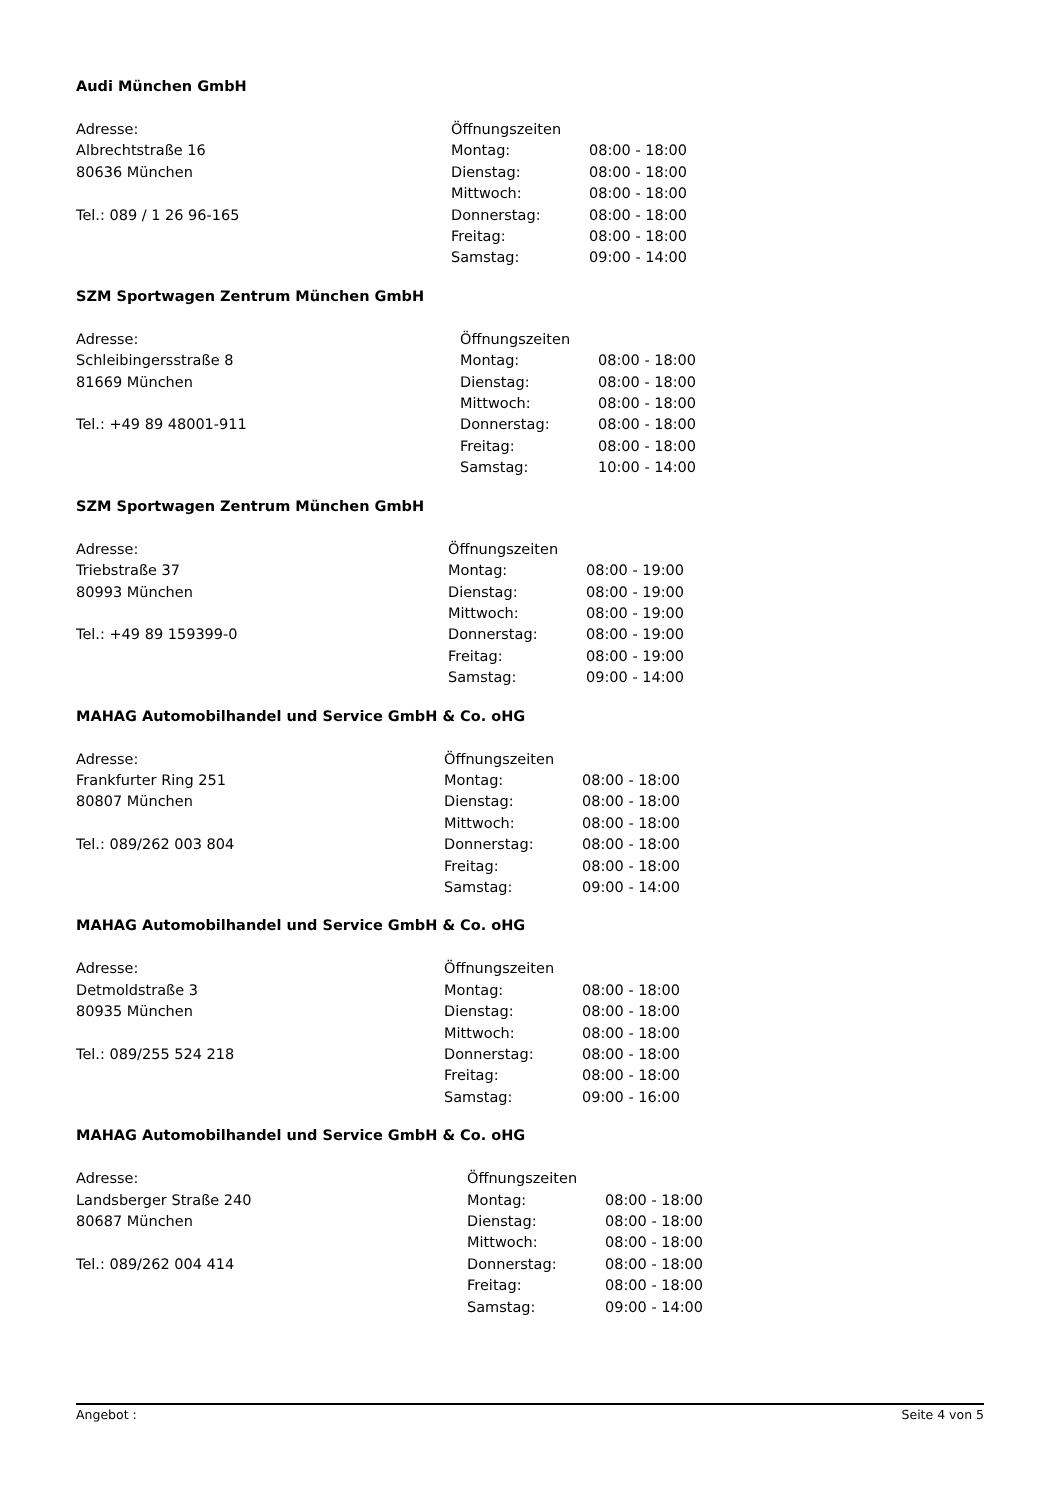Audi München GmbH
Adresse:
Albrechtstraße 16
80636 München
Tel.: 089 / 1 26 96-165
| Öffnungszeiten | |
| --- | --- |
| Montag: | 08:00 - 18:00 |
| Dienstag: | 08:00 - 18:00 |
| Mittwoch: | 08:00 - 18:00 |
| Donnerstag: | 08:00 - 18:00 |
| Freitag: | 08:00 - 18:00 |
| Samstag: | 09:00 - 14:00 |
SZM Sportwagen Zentrum München GmbH
Adresse:
Schleibingersstraße 8
81669 München
Tel.: +49 89 48001-911
| Öffnungszeiten | |
| --- | --- |
| Montag: | 08:00 - 18:00 |
| Dienstag: | 08:00 - 18:00 |
| Mittwoch: | 08:00 - 18:00 |
| Donnerstag: | 08:00 - 18:00 |
| Freitag: | 08:00 - 18:00 |
| Samstag: | 10:00 - 14:00 |
SZM Sportwagen Zentrum München GmbH
Adresse:
Triebstraße 37
80993 München
Tel.: +49 89 159399-0
| Öffnungszeiten | |
| --- | --- |
| Montag: | 08:00 - 19:00 |
| Dienstag: | 08:00 - 19:00 |
| Mittwoch: | 08:00 - 19:00 |
| Donnerstag: | 08:00 - 19:00 |
| Freitag: | 08:00 - 19:00 |
| Samstag: | 09:00 - 14:00 |
MAHAG Automobilhandel und Service GmbH & Co. oHG
Adresse:
Frankfurter Ring 251
80807 München
Tel.: 089/262 003 804
| Öffnungszeiten | |
| --- | --- |
| Montag: | 08:00 - 18:00 |
| Dienstag: | 08:00 - 18:00 |
| Mittwoch: | 08:00 - 18:00 |
| Donnerstag: | 08:00 - 18:00 |
| Freitag: | 08:00 - 18:00 |
| Samstag: | 09:00 - 14:00 |
MAHAG Automobilhandel und Service GmbH & Co. oHG
Adresse:
Detmoldstraße 3
80935 München
Tel.: 089/255 524 218
| Öffnungszeiten | |
| --- | --- |
| Montag: | 08:00 - 18:00 |
| Dienstag: | 08:00 - 18:00 |
| Mittwoch: | 08:00 - 18:00 |
| Donnerstag: | 08:00 - 18:00 |
| Freitag: | 08:00 - 18:00 |
| Samstag: | 09:00 - 16:00 |
MAHAG Automobilhandel und Service GmbH & Co. oHG
Adresse:
Landsberger Straße 240
80687 München
Tel.: 089/262 004 414
| Öffnungszeiten | |
| --- | --- |
| Montag: | 08:00 - 18:00 |
| Dienstag: | 08:00 - 18:00 |
| Mittwoch: | 08:00 - 18:00 |
| Donnerstag: | 08:00 - 18:00 |
| Freitag: | 08:00 - 18:00 |
| Samstag: | 09:00 - 14:00 |
Angebot : Seite 4 von 5